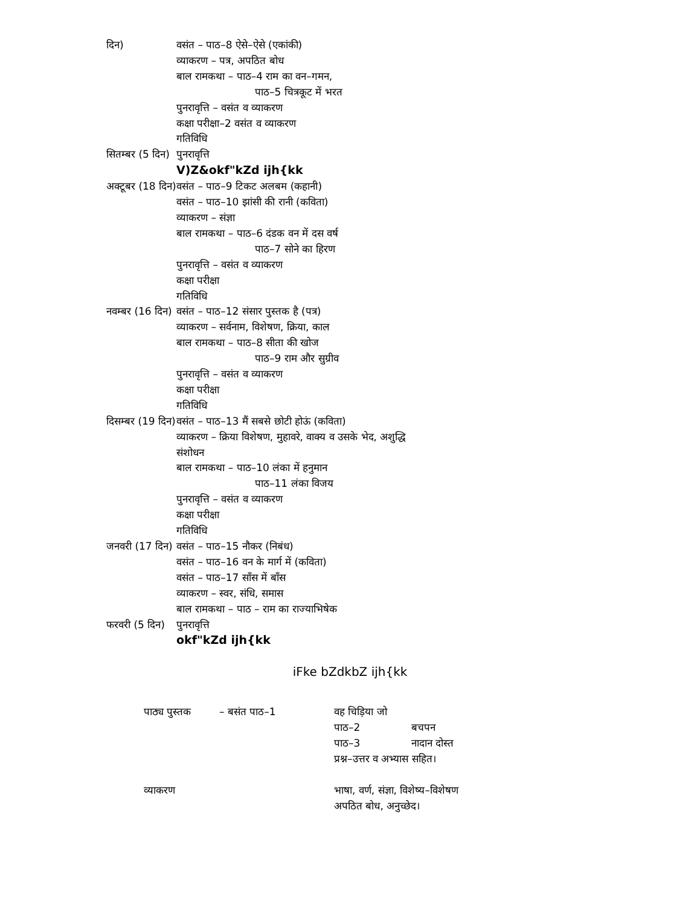| दिन) | वसंत – पाठ–8 ऐसे–ऐसे (एकांकी) व्याकरण – पत्र, अपठित बोध बाल रामकथा – पाठ–4 राम का वन–गमन, पाठ–5 चित्रकूट में भरत पुनरावृत्ति – वसंत व व्याकरण कक्षा परीक्षा–2 वसंत व व्याकरण गतिविधि |
| सितम्बर (5 दिन) | पुनरावृत्ति V)Z&okf"kZd ijh{kk |
| अक्टूबर (18 दिन) | वसंत – पाठ–9 टिकट अलबम (कहानी) वसंत – पाठ–10 झांसी की रानी (कविता) व्याकरण – संज्ञा बाल रामकथा – पाठ–6 दंडक वन में दस वर्ष पाठ–7 सोने का हिरण पुनरावृत्ति – वसंत व व्याकरण कक्षा परीक्षा गतिविधि |
| नवम्बर (16 दिन) | वसंत – पाठ–12 संसार पुस्तक है (पत्र) व्याकरण – सर्वनाम, विशेषण, क्रिया, काल बाल रामकथा – पाठ–8 सीता की खोज पाठ–9 राम और सुग्रीव पुनरावृत्ति – वसंत व व्याकरण कक्षा परीक्षा गतिविधि |
| दिसम्बर (19 दिन) | वसंत – पाठ–13 मैं सबसे छोटी होऊं (कविता) व्याकरण – क्रिया विशेषण, मुहावरे, वाक्य व उसके भेद, अशुद्धि संशोधन बाल रामकथा – पाठ–10 लंका में हनुमान पाठ–11 लंका विजय पुनरावृत्ति – वसंत व व्याकरण कक्षा परीक्षा गतिविधि |
| जनवरी (17 दिन) | वसंत – पाठ–15 नौकर (निबंध) वसंत – पाठ–16 वन के मार्ग में (कविता) वसंत – पाठ–17 साँस में बाँस व्याकरण – स्वर, संधि, समास बाल रामकथा – पाठ – राम का राज्याभिषेक |
| फरवरी (5 दिन) | पुनरावृत्ति okf"kZd ijh{kk |
iFke bZdkbZ ijh{kk
| पाठ्य पुस्तक | – बसंत पाठ–1 | वह चिड़िया जो | |
| | | पाठ–2 | बचपन |
| | | पाठ–3 | नादान दोस्त |
| | | प्रश्न–उत्तर व अभ्यास सहित। | |
| व्याकरण | | भाषा, वर्ण, संज्ञा, विशेष्य–विशेषण अपठित बोध, अनुच्छेद। | |